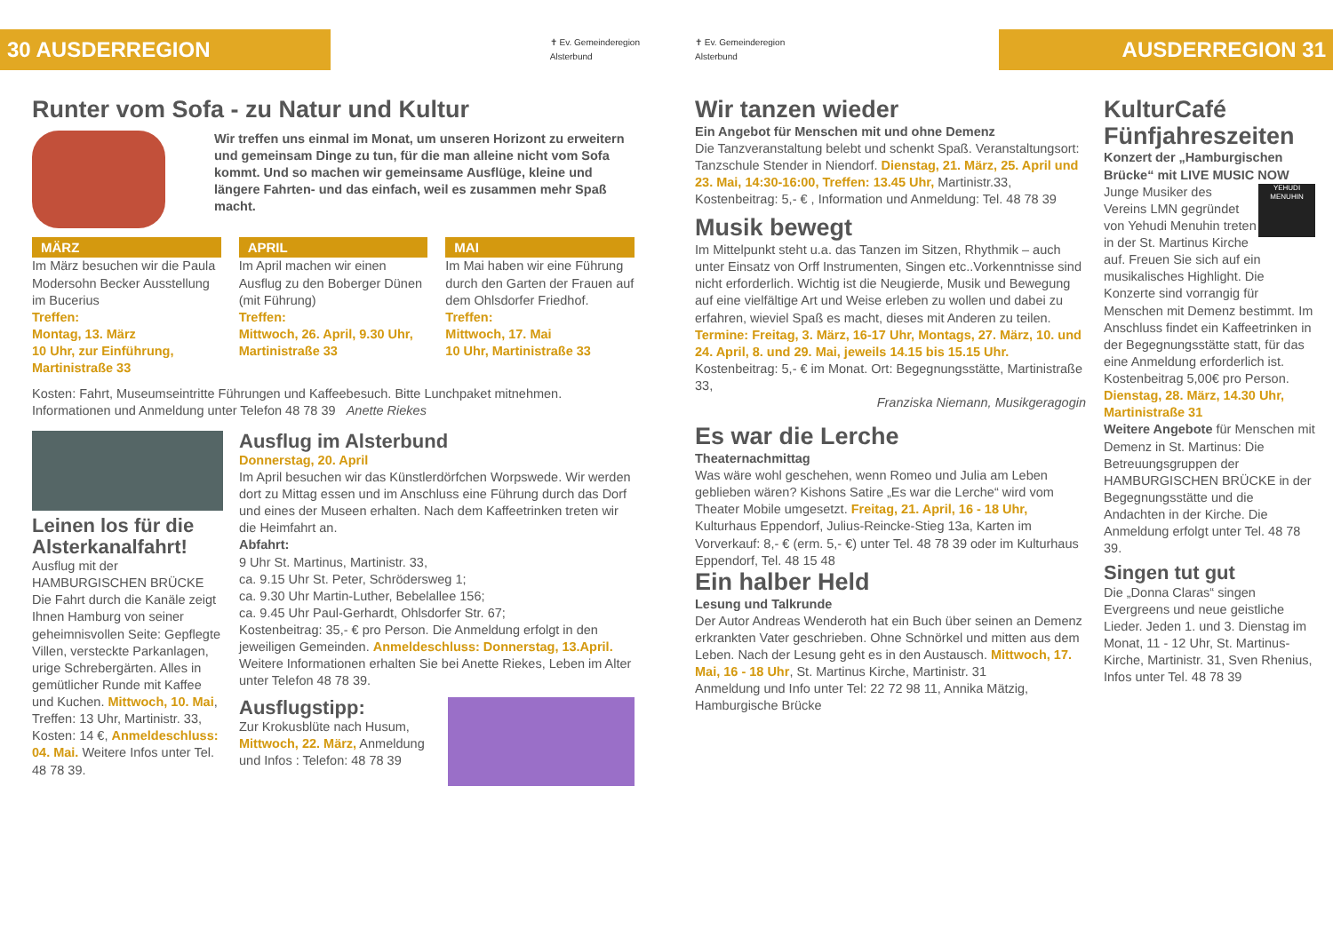30 AUSDERREGION
✝ Ev. Gemeinderegion
Alsterbund
Runter vom Sofa - zu Natur und Kultur
Wir treffen uns einmal im Monat, um unseren Horizont zu erweitern und gemeinsam Dinge zu tun, für die man alleine nicht vom Sofa kommt. Und so machen wir gemeinsame Ausflüge, kleine und längere Fahrten- und das einfach, weil es zusammen mehr Spaß macht.
MÄRZ
Im März besuchen wir die Paula Modersohn Becker Ausstellung im Bucerius
Treffen:
Montag, 13. März
10 Uhr, zur Einführung, Martinistraße 33
APRIL
Im April machen wir einen Ausflug zu den Boberger Dünen (mit Führung)
Treffen:
Mittwoch, 26. April, 9.30 Uhr, Martinistraße 33
MAI
Im Mai haben wir eine Führung durch den Garten der Frauen auf dem Ohlsdorfer Friedhof.
Treffen:
Mittwoch, 17. Mai
10 Uhr, Martinistraße 33
Kosten: Fahrt, Museumseintritte Führungen und Kaffeebesuch. Bitte Lunchpaket mitnehmen. Informationen und Anmeldung unter Telefon 48 78 39 Anette Riekes
Leinen los für die Alsterkanalfahrt!
Ausflug mit der HAMBURGISCHEN BRÜCKE
Die Fahrt durch die Kanäle zeigt Ihnen Hamburg von seiner geheimnisvollen Seite: Gepflegte Villen, versteckte Parkanlagen, urige Schrebergärten. Alles in gemütlicher Runde mit Kaffee und Kuchen. Mittwoch, 10. Mai, Treffen: 13 Uhr, Martinistr. 33, Kosten: 14 €, Anmeldeschluss: 04. Mai. Weitere Infos unter Tel. 48 78 39.
Ausflug im Alsterbund
Donnerstag, 20. April
Im April besuchen wir das Künstlerdörfchen Worpswede. Wir werden dort zu Mittag essen und im Anschluss eine Führung durch das Dorf und eines der Museen erhalten. Nach dem Kaffeetrinken treten wir die Heimfahrt an.
Abfahrt:
9 Uhr St. Martinus, Martinistr. 33,
ca. 9.15 Uhr St. Peter, Schrödersweg 1;
ca. 9.30 Uhr Martin-Luther, Bebelallee 156;
ca. 9.45 Uhr Paul-Gerhardt, Ohlsdorfer Str. 67;
Kostenbeitrag: 35,- € pro Person. Die Anmeldung erfolgt in den jeweiligen Gemeinden. Anmeldeschluss: Donnerstag, 13.April. Weitere Informationen erhalten Sie bei Anette Riekes, Leben im Alter unter Telefon 48 78 39.
Ausflugstipp:
Zur Krokusblüte nach Husum, Mittwoch, 22. März, Anmeldung und Infos : Telefon: 48 78 39
✝ Ev. Gemeinderegion
Alsterbund
AUSDERREGION 31
Wir tanzen wieder
Ein Angebot für Menschen mit und ohne Demenz
Die Tanzveranstaltung belebt und schenkt Spaß. Veranstaltungsort: Tanzschule Stender in Niendorf. Dienstag, 21. März, 25. April und 23. Mai, 14:30-16:00, Treffen: 13.45 Uhr, Martinistr.33, Kostenbeitrag: 5,- € , Information und Anmeldung: Tel. 48 78 39
Musik bewegt
Im Mittelpunkt steht u.a. das Tanzen im Sitzen, Rhythmik – auch unter Einsatz von Orff Instrumenten, Singen etc..Vorkenntnisse sind nicht erforderlich. Wichtig ist die Neugierde, Musik und Bewegung auf eine vielfältige Art und Weise erleben zu wollen und dabei zu erfahren, wieviel Spaß es macht, dieses mit Anderen zu teilen. Termine: Freitag, 3. März, 16-17 Uhr, Montags, 27. März, 10. und 24. April, 8. und 29. Mai, jeweils 14.15 bis 15.15 Uhr. Kostenbeitrag: 5,- € im Monat. Ort: Begegnungsstätte, Martinistraße 33,
Franziska Niemann, Musikgeragogin
Es war die Lerche
Theaternachmittag
Was wäre wohl geschehen, wenn Romeo und Julia am Leben geblieben wären? Kishons Satire „Es war die Lerche“ wird vom Theater Mobile umgesetzt. Freitag, 21. April, 16 - 18 Uhr, Kulturhaus Eppendorf, Julius-Reincke-Stieg 13a, Karten im Vorverkauf: 8,- € (erm. 5,- €) unter Tel. 48 78 39 oder im Kulturhaus Eppendorf, Tel. 48 15 48
Ein halber Held
Lesung und Talkrunde
Der Autor Andreas Wenderoth hat ein Buch über seinen an Demenz erkrankten Vater geschrieben. Ohne Schnörkel und mitten aus dem Leben. Nach der Lesung geht es in den Austausch. Mittwoch, 17. Mai, 16 - 18 Uhr, St. Martinus Kirche, Martinistr. 31
Anmeldung und Info unter Tel: 22 72 98 11, Annika Mätzig, Hamburgische Brücke
KulturCafé Fünfjahreszeiten
Konzert der „Hamburgischen Brücke“ mit LIVE MUSIC NOW
YEHUDI MENUHIN
Junge Musiker des Vereins LMN gegründet von Yehudi Menuhin treten in der St. Martinus Kirche auf. Freuen Sie sich auf ein musikalisches Highlight. Die Konzerte sind vorrangig für Menschen mit Demenz bestimmt. Im Anschluss findet ein Kaffeetrinken in der Begegnungsstätte statt, für das eine Anmeldung erforderlich ist. Kostenbeitrag 5,00€ pro Person.
Dienstag, 28. März, 14.30 Uhr, Martinistraße 31
Weitere Angebote für Menschen mit Demenz in St. Martinus: Die Betreuungsgruppen der HAMBURGISCHEN BRÜCKE in der Begegnungsstätte und die Andachten in der Kirche. Die Anmeldung erfolgt unter Tel. 48 78 39.
Singen tut gut
Die „Donna Claras“ singen Evergreens und neue geistliche Lieder. Jeden 1. und 3. Dienstag im Monat, 11 - 12 Uhr, St. Martinus-Kirche, Martinistr. 31, Sven Rhenius, Infos unter Tel. 48 78 39